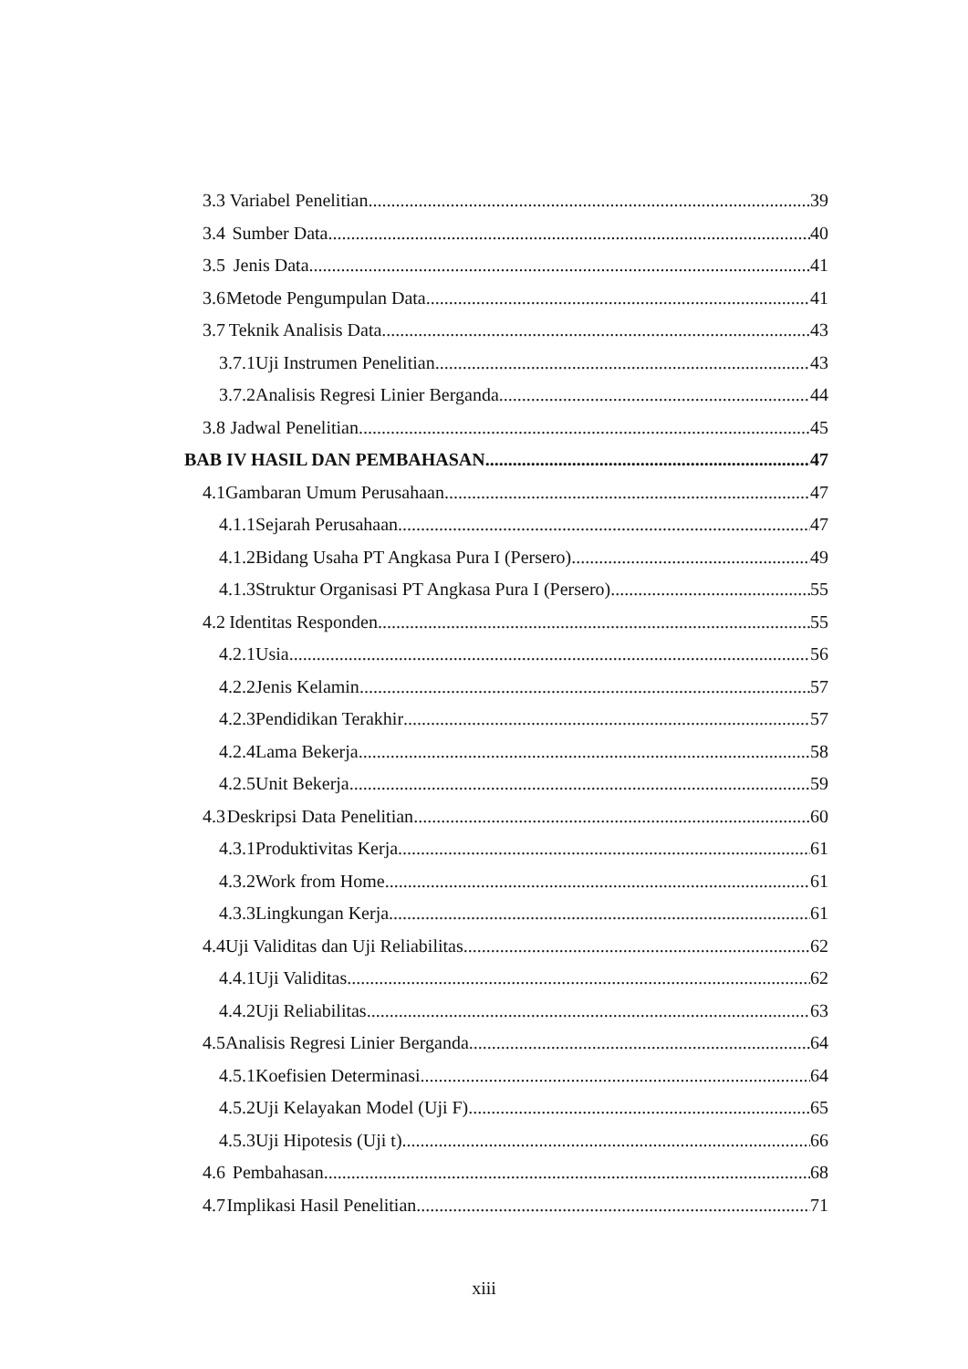3.3 Variabel Penelitian 39
3.4 Sumber Data 40
3.5 Jenis Data 41
3.6 Metode Pengumpulan Data 41
3.7 Teknik Analisis Data 43
3.7.1 Uji Instrumen Penelitian 43
3.7.2 Analisis Regresi Linier Berganda 44
3.8 Jadwal Penelitian 45
BAB IV HASIL DAN PEMBAHASAN 47
4.1 Gambaran Umum Perusahaan 47
4.1.1 Sejarah Perusahaan 47
4.1.2 Bidang Usaha PT Angkasa Pura I (Persero) 49
4.1.3 Struktur Organisasi PT Angkasa Pura I (Persero) 55
4.2 Identitas Responden 55
4.2.1 Usia 56
4.2.2 Jenis Kelamin 57
4.2.3 Pendidikan Terakhir 57
4.2.4 Lama Bekerja 58
4.2.5 Unit Bekerja 59
4.3 Deskripsi Data Penelitian 60
4.3.1 Produktivitas Kerja 61
4.3.2 Work from Home 61
4.3.3 Lingkungan Kerja 61
4.4 Uji Validitas dan Uji Reliabilitas 62
4.4.1 Uji Validitas 62
4.4.2 Uji Reliabilitas 63
4.5 Analisis Regresi Linier Berganda 64
4.5.1 Koefisien Determinasi 64
4.5.2 Uji Kelayakan Model (Uji F) 65
4.5.3 Uji Hipotesis (Uji t) 66
4.6 Pembahasan 68
4.7 Implikasi Hasil Penelitian 71
xiii